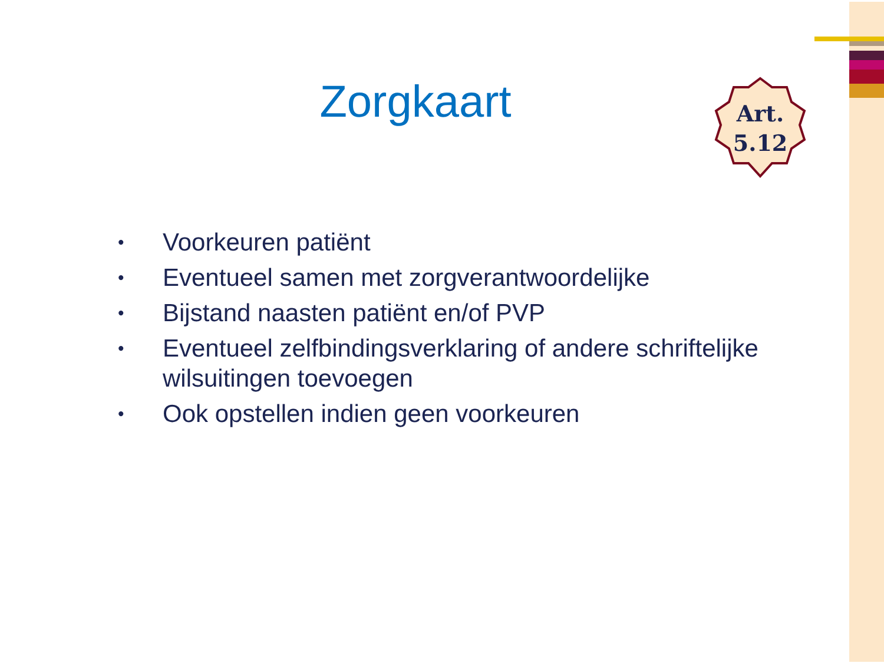Zorgkaart
Art.
5.12
• Voorkeuren patiënt
• Eventueel samen met zorgverantwoordelijke
• Bijstand naasten patiënt en/of PVP
• Eventueel zelfbindingsverklaring of andere schriftelijke wilsuitingen toevoegen
• Ook opstellen indien geen voorkeuren